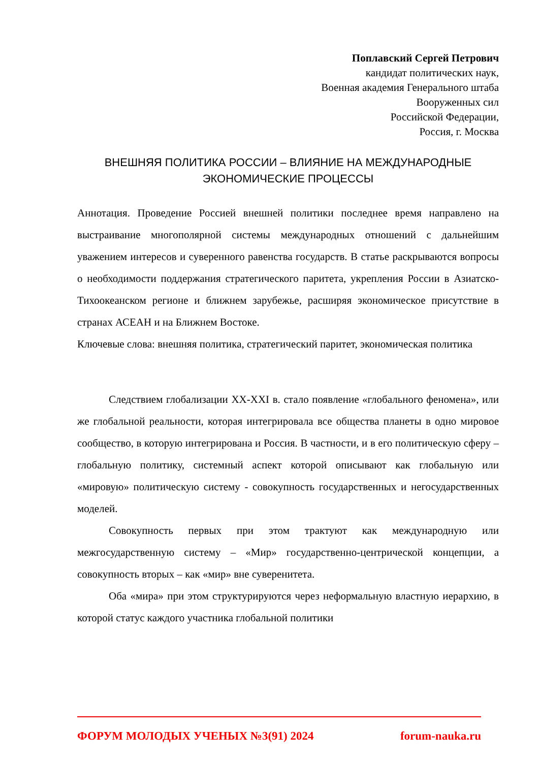Поплавский Сергей Петрович
кандидат политических наук,
Военная академия Генерального штаба
Вооруженных сил
Российской Федерации,
Россия, г. Москва
ВНЕШНЯЯ ПОЛИТИКА РОССИИ – ВЛИЯНИЕ НА МЕЖДУНАРОДНЫЕ ЭКОНОМИЧЕСКИЕ ПРОЦЕССЫ
Аннотация. Проведение Россией внешней политики последнее время направлено на выстраивание многополярной системы международных отношений с дальнейшим уважением интересов и суверенного равенства государств. В статье раскрываются вопросы о необходимости поддержания стратегического паритета, укрепления России в Азиатско-Тихоокеанском регионе и ближнем зарубежье, расширяя экономическое присутствие в странах АСЕАН и на Ближнем Востоке.
Ключевые слова: внешняя политика, стратегический паритет, экономическая политика
Следствием глобализации XX-XXI в. стало появление «глобального феномена», или же глобальной реальности, которая интегрировала все общества планеты в одно мировое сообщество, в которую интегрирована и Россия. В частности, и в его политическую сферу – глобальную политику, системный аспект которой описывают как глобальную или «мировую» политическую систему - совокупность государственных и негосударственных моделей.
Совокупность первых при этом трактуют как международную или межгосударственную систему – «Мир» государственно-центрической концепции, а совокупность вторых – как «мир» вне суверенитета.
Оба «мира» при этом структурируются через неформальную властную иерархию, в которой статус каждого участника глобальной политики
ФОРУМ МОЛОДЫХ УЧЕНЫХ №3(91) 2024 forum-nauka.ru